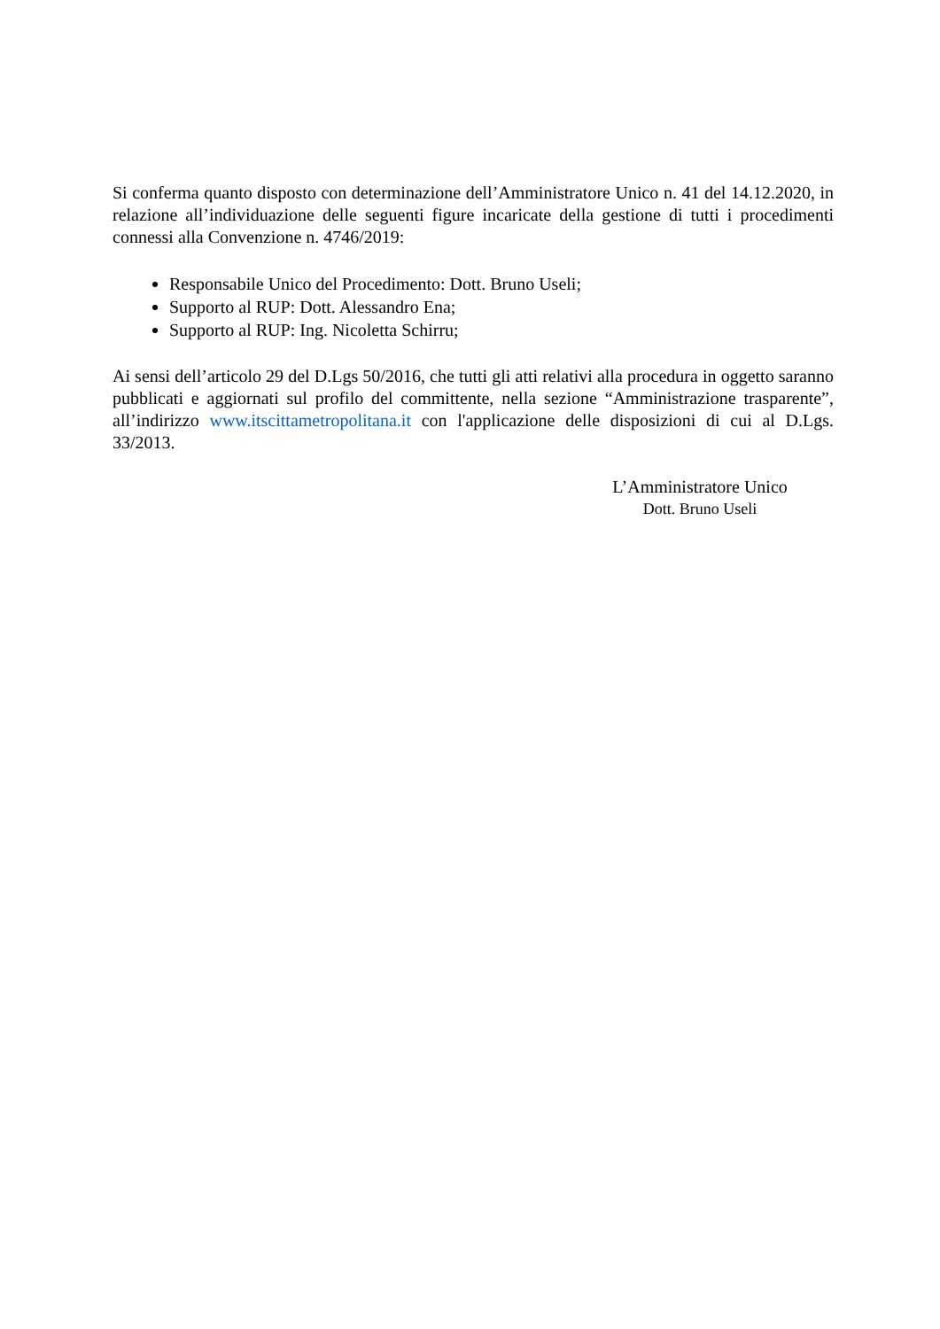Si conferma quanto disposto con determinazione dell’Amministratore Unico n. 41 del 14.12.2020, in relazione all’individuazione delle seguenti figure incaricate della gestione di tutti i procedimenti connessi alla Convenzione n. 4746/2019:
Responsabile Unico del Procedimento: Dott. Bruno Useli;
Supporto al RUP: Dott. Alessandro Ena;
Supporto al RUP: Ing. Nicoletta Schirru;
Ai sensi dell’articolo 29 del D.Lgs 50/2016, che tutti gli atti relativi alla procedura in oggetto saranno pubblicati e aggiornati sul profilo del committente, nella sezione “Amministrazione trasparente”, all’indirizzo www.itscittametropolitana.it con l'applicazione delle disposizioni di cui al D.Lgs. 33/2013.
L’Amministratore Unico
Dott. Bruno Useli